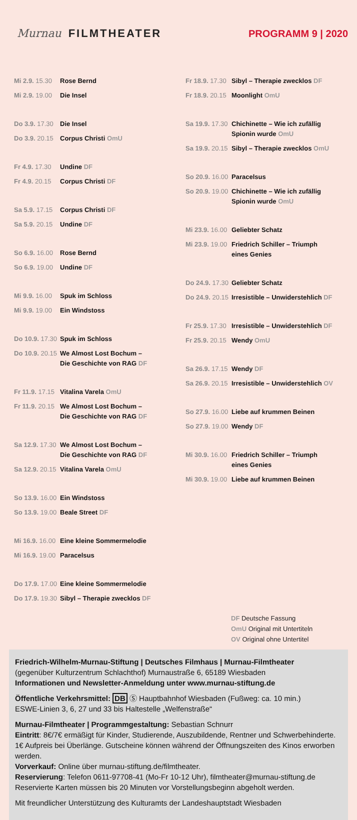Murnau FILMTHEATER PROGRAMM 9 | 2020
Mi 2.9. 15.30 Rose Bernd
Mi 2.9. 19.00 Die Insel
Do 3.9. 17.30 Die Insel
Do 3.9. 20.15 Corpus Christi OmU
Fr 4.9. 17.30 Undine DF
Fr 4.9. 20.15 Corpus Christi DF
Sa 5.9. 17.15 Corpus Christi DF
Sa 5.9. 20.15 Undine DF
So 6.9. 16.00 Rose Bernd
So 6.9. 19.00 Undine DF
Mi 9.9. 16.00 Spuk im Schloss
Mi 9.9. 19.00 Ein Windstoss
Do 10.9. 17.30 Spuk im Schloss
Do 10.9. 20.15 We Almost Lost Bochum –
Die Geschichte von RAG DF
Fr 11.9. 17.15 Vitalina Varela OmU
Fr 11.9. 20.15 We Almost Lost Bochum –
Die Geschichte von RAG DF
Sa 12.9. 17.30 We Almost Lost Bochum –
Die Geschichte von RAG DF
Sa 12.9. 20.15 Vitalina Varela OmU
So 13.9. 16.00 Ein Windstoss
So 13.9. 19.00 Beale Street DF
Mi 16.9. 16.00 Eine kleine Sommermelodie
Mi 16.9. 19.00 Paracelsus
Do 17.9. 17.00 Eine kleine Sommermelodie
Do 17.9. 19.30 Sibyl – Therapie zwecklos DF
Fr 18.9. 17.30 Sibyl – Therapie zwecklos DF
Fr 18.9. 20.15 Moonlight OmU
Sa 19.9. 17.30 Chichinette – Wie ich zufällig
Spionin wurde OmU
Sa 19.9. 20.15 Sibyl – Therapie zwecklos OmU
So 20.9. 16.00 Paracelsus
So 20.9. 19.00 Chichinette – Wie ich zufällig
Spionin wurde OmU
Mi 23.9. 16.00 Geliebter Schatz
Mi 23.9. 19.00 Friedrich Schiller – Triumph
eines Genies
Do 24.9. 17.30 Geliebter Schatz
Do 24.9. 20.15 Irresistible – Unwiderstehlich DF
Fr 25.9. 17.30 Irresistible – Unwiderstehlich DF
Fr 25.9. 20.15 Wendy OmU
Sa 26.9. 17.15 Wendy DF
Sa 26.9. 20.15 Irresistible – Unwiderstehlich OV
So 27.9. 16.00 Liebe auf krummen Beinen
So 27.9. 19.00 Wendy DF
Mi 30.9. 16.00 Friedrich Schiller – Triumph
eines Genies
Mi 30.9. 19.00 Liebe auf krummen Beinen
DF Deutsche Fassung
OmU Original mit Untertiteln
OV Original ohne Untertitel
Friedrich-Wilhelm-Murnau-Stiftung | Deutsches Filmhaus | Murnau-Filmtheater
(gegenüber Kulturzentrum Schlachthof) Murnaustraße 6, 65189 Wiesbaden
Informationen und Newsletter-Anmeldung unter www.murnau-stiftung.de
Öffentliche Verkehrsmittel: DB Ⓢ Hauptbahnhof Wiesbaden (Fußweg: ca. 10 min.)
ESWE-Linien 3, 6, 27 und 33 bis Haltestelle „Welfenstraße“
Murnau-Filmtheater | Programmgestaltung: Sebastian Schnurr
Eintritt: 8€/7€ ermäßigt für Kinder, Studierende, Auszubildende, Rentner und Schwer­behinderte. 1€ Aufpreis bei Überlänge. Gutscheine können während der Öffnungszeiten des Kinos erworben werden.
Vorverkauf: Online über murnau-stiftung.de/filmtheater.
Reservierung: Telefon 0611-97708-41 (Mo-Fr 10-12 Uhr), filmtheater@murnau-stiftung.de
Reservierte Karten müssen bis 20 Minuten vor Vorstellungsbeginn abgeholt werden.
Mit freundlicher Unterstützung des Kulturamts der Landeshauptstadt Wiesbaden